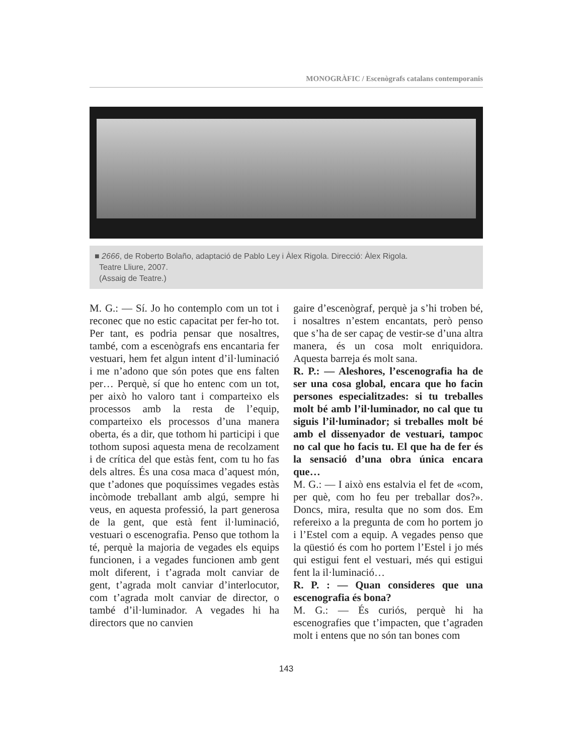MONOGRÀFIC / Escenògrafs catalans contemporanis
■ 2666, de Roberto Bolaño, adaptació de Pablo Ley i Àlex Rigola. Direcció: Àlex Rigola.
Teatre Lliure, 2007.
(Assaig de Teatre.)
M. G.: — Sí. Jo ho contemplo com un tot i reconec que no estic capacitat per fer-ho tot. Per tant, es podria pensar que nosaltres, també, com a escenògrafs ens encantaria fer vestuari, hem fet algun intent d’il·luminació i me n’adono que són potes que ens falten per… Perquè, sí que ho entenc com un tot, per això ho valoro tant i comparteixo els processos amb la resta de l’equip, comparteixo els processos d’una manera oberta, és a dir, que tothom hi participi i que tothom suposi aquesta mena de recolzament i de crítica del que estàs fent, com tu ho fas dels altres. És una cosa maca d’aquest món, que t’adones que poquíssimes vegades estàs incòmode treballant amb algú, sempre hi veus, en aquesta professió, la part generosa de la gent, que està fent il·luminació, vestuari o escenografia. Penso que tothom la té, perquè la majoria de vegades els equips funcionen, i a vegades funcionen amb gent molt diferent, i t’agrada molt canviar de gent, t’agrada molt canviar d’interlocutor, com t’agrada molt canviar de director, o també d’il·luminador. A vegades hi ha directors que no canvien
gaire d’escenògraf, perquè ja s’hi troben bé, i nosaltres n’estem encantats, però penso que s’ha de ser capaç de vestir-se d’una altra manera, és un cosa molt enriquidora. Aquesta barreja és molt sana.
R. P.: — Aleshores, l’escenografia ha de ser una cosa global, encara que ho facin persones especialitzades: si tu treballes molt bé amb l’il·luminador, no cal que tu siguis l’il·luminador; si treballes molt bé amb el dissenyador de vestuari, tampoc no cal que ho facis tu. El que ha de fer és la sensació d’una obra única encara que…
M. G.: — I això ens estalvia el fet de «com, per què, com ho feu per treballar dos?». Doncs, mira, resulta que no som dos. Em refereixo a la pregunta de com ho portem jo i l’Estel com a equip. A vegades penso que la qüestió és com ho portem l’Estel i jo més qui estigui fent el vestuari, més qui estigui fent la il·luminació…
R. P. : — Quan consideres que una escenografia és bona?
M. G.: — És curiós, perquè hi ha escenografies que t’impacten, que t’agraden molt i entens que no són tan bones com
143